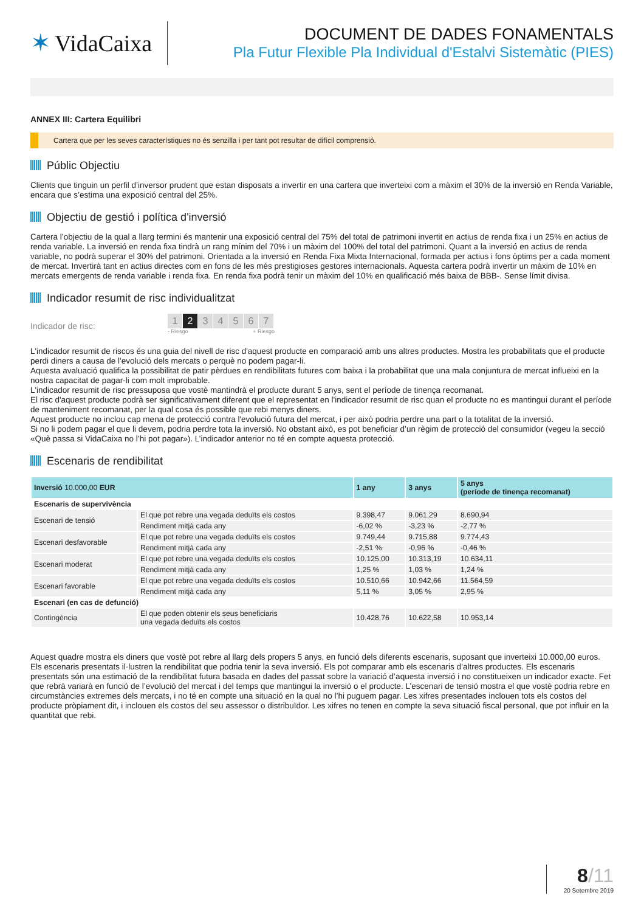✶ VidaCaixa
DOCUMENT DE DADES FONAMENTALS
Pla Futur Flexible Pla Individual d'Estalvi Sistemàtic (PIES)
ANNEX III: Cartera Equilibri
Cartera que per les seves característiques no és senzilla i per tant pot resultar de difícil comprensió.
Públic Objectiu
Clients que tinguin un perfil d’inversor prudent que estan disposats a invertir en una cartera que inverteixi com a màxim el 30% de la inversió en Renda Variable, encara que s’estima una exposició central del 25%.
Objectiu de gestió i política d'inversió
Cartera l’objectiu de la qual a llarg termini és mantenir una exposició central del 75% del total de patrimoni invertit en actius de renda fixa i un 25% en actius de renda variable. La inversió en renda fixa tindrà un rang mínim del 70% i un màxim del 100% del total del patrimoni. Quant a la inversió en actius de renda variable, no podrà superar el 30% del patrimoni. Orientada a la inversió en Renda Fixa Mixta Internacional, formada per actius i fons òptims per a cada moment de mercat. Invertirà tant en actius directes com en fons de les més prestigioses gestores internacionals. Aquesta cartera podrà invertir un màxim de 10% en mercats emergents de renda variable i renda fixa. En renda fixa podrà tenir un màxim del 10% en qualificació més baixa de BBB-. Sense límit divisa.
Indicador resumit de risc individualitzat
Indicador de risc:
1 2 34567
- Riesgo + Riesgo
L'indicador resumit de riscos és una guia del nivell de risc d'aquest producte en comparació amb uns altres productes. Mostra les probabilitats que el producte perdi diners a causa de l'evolució dels mercats o perquè no podem pagar-li.
Aquesta avaluació qualifica la possibilitat de patir pèrdues en rendibilitats futures com baixa i la probabilitat que una mala conjuntura de mercat influeixi en la nostra capacitat de pagar-li com molt improbable.
L'indicador resumit de risc pressuposa que vostè mantindrà el producte durant 5 anys, sent el període de tinença recomanat.
El risc d'aquest producte podrà ser significativament diferent que el representat en l'indicador resumit de risc quan el producte no es mantingui durant el període de manteniment recomanat, per la qual cosa és possible que rebi menys diners.
Aquest producte no inclou cap mena de protecció contra l'evolució futura del mercat, i per això podria perdre una part o la totalitat de la inversió.
Si no li podem pagar el que li devem, podria perdre tota la inversió. No obstant això, es pot beneficiar d’un règim de protecció del consumidor (vegeu la secció «Què passa si VidaCaixa no l’hi pot pagar»). L’indicador anterior no té en compte aquesta protecció.
Escenaris de rendibilitat
| Inversió 10.000,00 EUR | | 1 any | 3 anys | 5 anys (període de tinença recomanat) |
| --- | --- | --- | --- | --- |
| Escenaris de supervivència | | | | |
| Escenari de tensió | El que pot rebre una vegada deduïts els costos | 9.398,47 | 9.061,29 | 8.690,94 |
| | Rendiment mitjà cada any | -6,02 % | -3,23 % | -2,77 % |
| Escenari desfavorable | El que pot rebre una vegada deduïts els costos | 9.749,44 | 9.715,88 | 9.774,43 |
| | Rendiment mitjà cada any | -2,51 % | -0,96 % | -0,46 % |
| Escenari moderat | El que pot rebre una vegada deduïts els costos | 10.125,00 | 10.313,19 | 10.634,11 |
| | Rendiment mitjà cada any | 1,25 % | 1,03 % | 1,24 % |
| Escenari favorable | El que pot rebre una vegada deduïts els costos | 10.510,66 | 10.942,66 | 11.564,59 |
| | Rendiment mitjà cada any | 5,11 % | 3,05 % | 2,95 % |
| Escenari (en cas de defunció) | | | | |
| Contingència | El que poden obtenir els seus beneficiaris una vegada deduïts els costos | 10.428,76 | 10.622,58 | 10.953,14 |
Aquest quadre mostra els diners que vostè pot rebre al llarg dels propers 5 anys, en funció dels diferents escenaris, suposant que inverteixi 10.000,00 euros.
Els escenaris presentats il·lustren la rendibilitat que podria tenir la seva inversió. Els pot comparar amb els escenaris d’altres productes. Els escenaris presentats són una estimació de la rendibilitat futura basada en dades del passat sobre la variació d’aquesta inversió i no constitueixen un indicador exacte. Fet que rebrà variarà en funció de l’evolució del mercat i del temps que mantingui la inversió o el producte. L’escenari de tensió mostra el que vostè podria rebre en circumstàncies extremes dels mercats, i no té en compte una situació en la qual no l’hi puguem pagar. Les xifres presentades inclouen tots els costos del producte pròpiament dit, i inclouen els costos del seu assessor o distribuïdor. Les xifres no tenen en compte la seva situació fiscal personal, que pot influir en la quantitat que rebi.
8/11
20 Setembre 2019